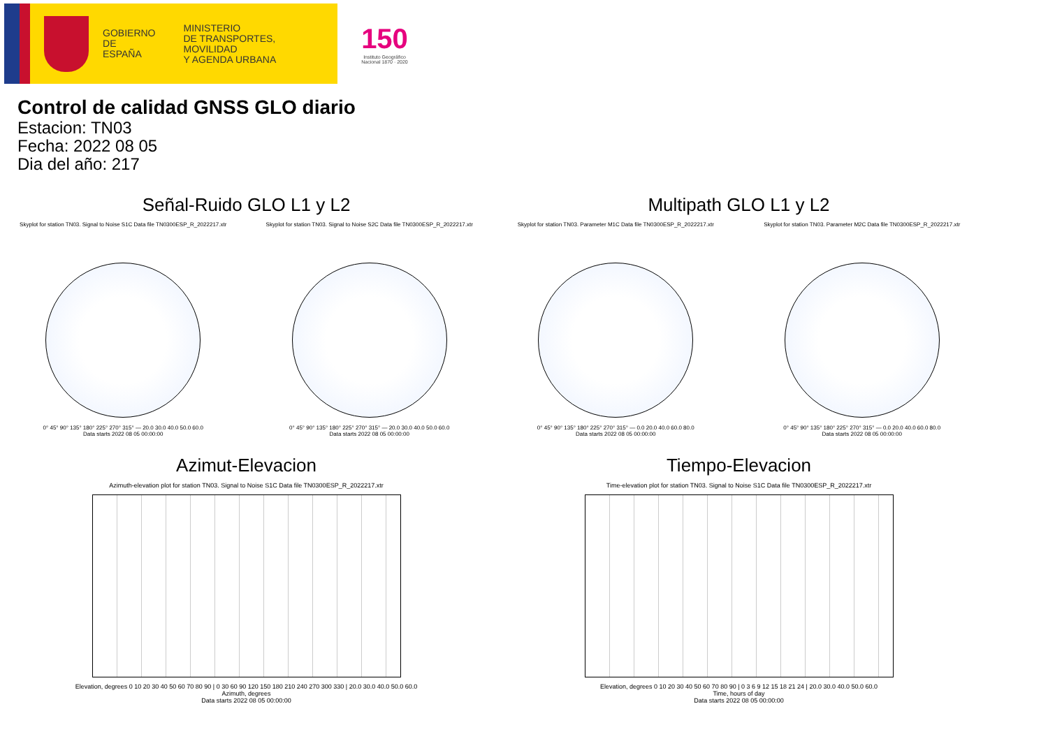GOBIERNO
DE ESPAÑA
MINISTERIO
DE TRANSPORTES, MOVILIDAD
Y AGENDA URBANA
150
Instituto Geográfico Nacional 1870 · 2020
Control de calidad GNSS GLO diario
Estacion: TN03
Fecha: 2022 08 05
Dia del año: 217
Señal-Ruido GLO L1 y L2
Skyplot for station TN03. Signal to Noise S1C Data file TN0300ESP_R_2022217.xtr
0° 45° 90° 135° 180° 225° 270° 315° — 20.0 30.0 40.0 50.0 60.0
Data starts 2022 08 05 00:00:00
Skyplot for station TN03. Signal to Noise S2C Data file TN0300ESP_R_2022217.xtr
0° 45° 90° 135° 180° 225° 270° 315° — 20.0 30.0 40.0 50.0 60.0
Data starts 2022 08 05 00:00:00
Multipath GLO L1 y L2
Skyplot for station TN03. Parameter M1C Data file TN0300ESP_R_2022217.xtr
0° 45° 90° 135° 180° 225° 270° 315° — 0.0 20.0 40.0 60.0 80.0
Data starts 2022 08 05 00:00:00
Skyplot for station TN03. Parameter M2C Data file TN0300ESP_R_2022217.xtr
0° 45° 90° 135° 180° 225° 270° 315° — 0.0 20.0 40.0 60.0 80.0
Data starts 2022 08 05 00:00:00
Azimut-Elevacion
Azimuth-elevation plot for station TN03. Signal to Noise S1C Data file TN0300ESP_R_2022217.xtr
Elevation, degrees 0 10 20 30 40 50 60 70 80 90 | 0 30 60 90 120 150 180 210 240 270 300 330 | 20.0 30.0 40.0 50.0 60.0
Azimuth, degrees
Data starts 2022 08 05 00:00:00
Tiempo-Elevacion
Time-elevation plot for station TN03. Signal to Noise S1C Data file TN0300ESP_R_2022217.xtr
Elevation, degrees 0 10 20 30 40 50 60 70 80 90 | 0 3 6 9 12 15 18 21 24 | 20.0 30.0 40.0 50.0 60.0
Time, hours of day
Data starts 2022 08 05 00:00:00